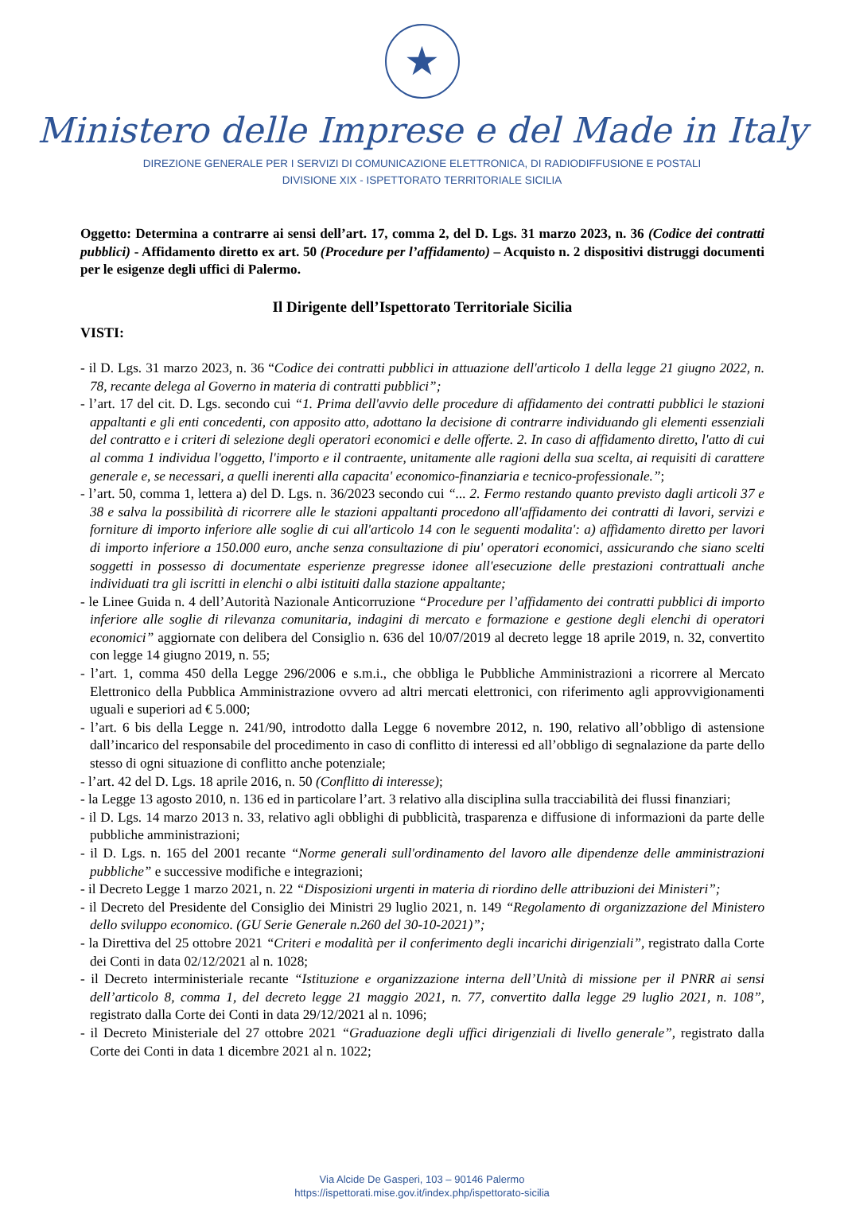★
Ministero delle Imprese e del Made in Italy
DIREZIONE GENERALE PER I SERVIZI DI COMUNICAZIONE ELETTRONICA, DI RADIODIFFUSIONE E POSTALI
DIVISIONE XIX - ISPETTORATO TERRITORIALE SICILIA
Oggetto: Determina a contrarre ai sensi dell’art. 17, comma 2, del D. Lgs. 31 marzo 2023, n. 36 (Codice dei contratti pubblici) - Affidamento diretto ex art. 50 (Procedure per l’affidamento) – Acquisto n. 2 dispositivi distruggi documenti per le esigenze degli uffici di Palermo.
Il Dirigente dell’Ispettorato Territoriale Sicilia
VISTI:
- il D. Lgs. 31 marzo 2023, n. 36 “Codice dei contratti pubblici in attuazione dell'articolo 1 della legge 21 giugno 2022, n. 78, recante delega al Governo in materia di contratti pubblici”;
- l’art. 17 del cit. D. Lgs. secondo cui “1. Prima dell'avvio delle procedure di affidamento dei contratti pubblici le stazioni appaltanti e gli enti concedenti, con apposito atto, adottano la decisione di contrarre individuando gli elementi essenziali del contratto e i criteri di selezione degli operatori economici e delle offerte. 2. In caso di affidamento diretto, l'atto di cui al comma 1 individua l'oggetto, l'importo e il contraente, unitamente alle ragioni della sua scelta, ai requisiti di carattere generale e, se necessari, a quelli inerenti alla capacita' economico-finanziaria e tecnico-professionale.”;
- l’art. 50, comma 1, lettera a) del D. Lgs. n. 36/2023 secondo cui “... 2. Fermo restando quanto previsto dagli articoli 37 e 38 e salva la possibilità di ricorrere alle le stazioni appaltanti procedono all'affidamento dei contratti di lavori, servizi e forniture di importo inferiore alle soglie di cui all'articolo 14 con le seguenti modalita': a) affidamento diretto per lavori di importo inferiore a 150.000 euro, anche senza consultazione di piu' operatori economici, assicurando che siano scelti soggetti in possesso di documentate esperienze pregresse idonee all'esecuzione delle prestazioni contrattuali anche individuati tra gli iscritti in elenchi o albi istituiti dalla stazione appaltante;
- le Linee Guida n. 4 dell’Autorità Nazionale Anticorruzione “Procedure per l’affidamento dei contratti pubblici di importo inferiore alle soglie di rilevanza comunitaria, indagini di mercato e formazione e gestione degli elenchi di operatori economici” aggiornate con delibera del Consiglio n. 636 del 10/07/2019 al decreto legge 18 aprile 2019, n. 32, convertito con legge 14 giugno 2019, n. 55;
- l’art. 1, comma 450 della Legge 296/2006 e s.m.i., che obbliga le Pubbliche Amministrazioni a ricorrere al Mercato Elettronico della Pubblica Amministrazione ovvero ad altri mercati elettronici, con riferimento agli approvvigionamenti uguali e superiori ad € 5.000;
- l’art. 6 bis della Legge n. 241/90, introdotto dalla Legge 6 novembre 2012, n. 190, relativo all’obbligo di astensione dall’incarico del responsabile del procedimento in caso di conflitto di interessi ed all’obbligo di segnalazione da parte dello stesso di ogni situazione di conflitto anche potenziale;
- l’art. 42 del D. Lgs. 18 aprile 2016, n. 50 (Conflitto di interesse);
- la Legge 13 agosto 2010, n. 136 ed in particolare l’art. 3 relativo alla disciplina sulla tracciabilità dei flussi finanziari;
- il D. Lgs. 14 marzo 2013 n. 33, relativo agli obblighi di pubblicità, trasparenza e diffusione di informazioni da parte delle pubbliche amministrazioni;
- il D. Lgs. n. 165 del 2001 recante “Norme generali sull'ordinamento del lavoro alle dipendenze delle amministrazioni pubbliche” e successive modifiche e integrazioni;
- il Decreto Legge 1 marzo 2021, n. 22 “Disposizioni urgenti in materia di riordino delle attribuzioni dei Ministeri”;
- il Decreto del Presidente del Consiglio dei Ministri 29 luglio 2021, n. 149 “Regolamento di organizzazione del Ministero dello sviluppo economico. (GU Serie Generale n.260 del 30-10-2021)”;
- la Direttiva del 25 ottobre 2021 “Criteri e modalità per il conferimento degli incarichi dirigenziali”, registrato dalla Corte dei Conti in data 02/12/2021 al n. 1028;
- il Decreto interministeriale recante “Istituzione e organizzazione interna dell’Unità di missione per il PNRR ai sensi dell’articolo 8, comma 1, del decreto legge 21 maggio 2021, n. 77, convertito dalla legge 29 luglio 2021, n. 108”, registrato dalla Corte dei Conti in data 29/12/2021 al n. 1096;
- il Decreto Ministeriale del 27 ottobre 2021 “Graduazione degli uffici dirigenziali di livello generale”, registrato dalla Corte dei Conti in data 1 dicembre 2021 al n. 1022;
Via Alcide De Gasperi, 103 – 90146 Palermo
https://ispettorati.mise.gov.it/index.php/ispettorato-sicilia